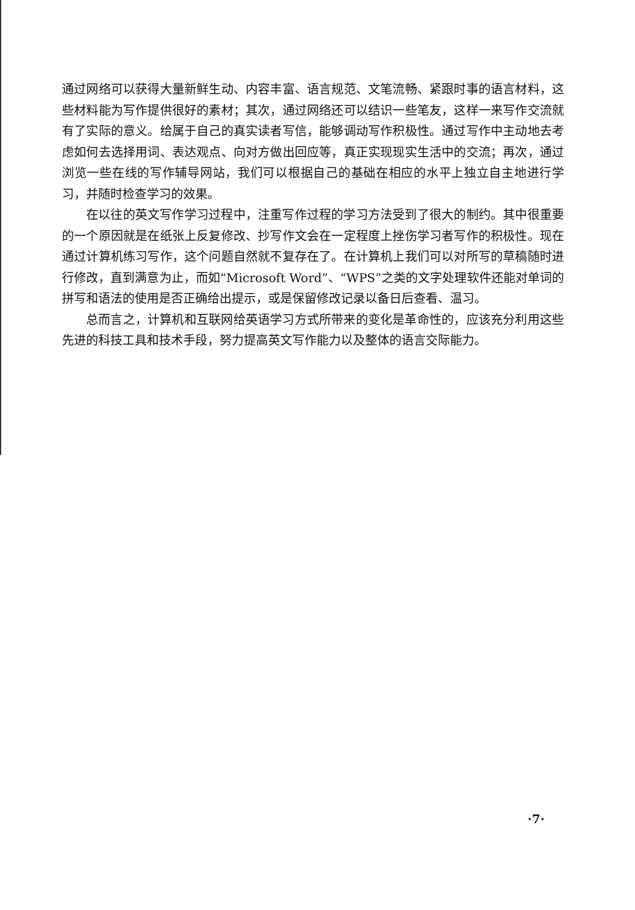通过网络可以获得大量新鲜生动、内容丰富、语言规范、文笔流畅、紧跟时事的语言材料，这些材料能为写作提供很好的素材；其次，通过网络还可以结识一些笔友，这样一来写作交流就有了实际的意义。给属于自己的真实读者写信，能够调动写作积极性。通过写作中主动地去考虑如何去选择用词、表达观点、向对方做出回应等，真正实现现实生活中的交流；再次，通过浏览一些在线的写作辅导网站，我们可以根据自己的基础在相应的水平上独立自主地进行学习，并随时检查学习的效果。
在以往的英文写作学习过程中，注重写作过程的学习方法受到了很大的制约。其中很重要的一个原因就是在纸张上反复修改、抄写作文会在一定程度上挫伤学习者写作的积极性。现在通过计算机练习写作，这个问题自然就不复存在了。在计算机上我们可以对所写的草稿随时进行修改，直到满意为止，而如“Microsoft Word”、“WPS”之类的文字处理软件还能对单词的拼写和语法的使用是否正确给出提示，或是保留修改记录以备日后查看、温习。
总而言之，计算机和互联网给英语学习方式所带来的变化是革命性的，应该充分利用这些先进的科技工具和技术手段，努力提高英文写作能力以及整体的语言交际能力。
·7·